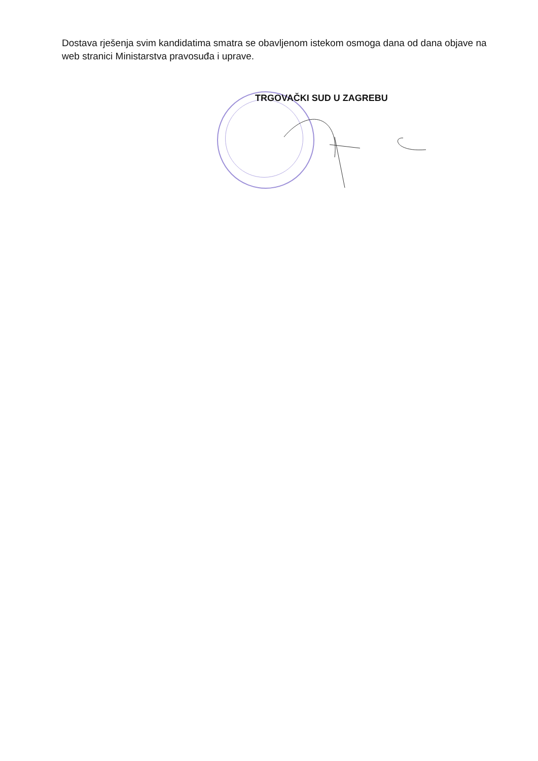Dostava rješenja svim kandidatima smatra se obavljenom istekom osmoga dana od dana objave na web stranici Ministarstva pravosuđa i uprave.
TRGOVAČKI SUD U ZAGREBU